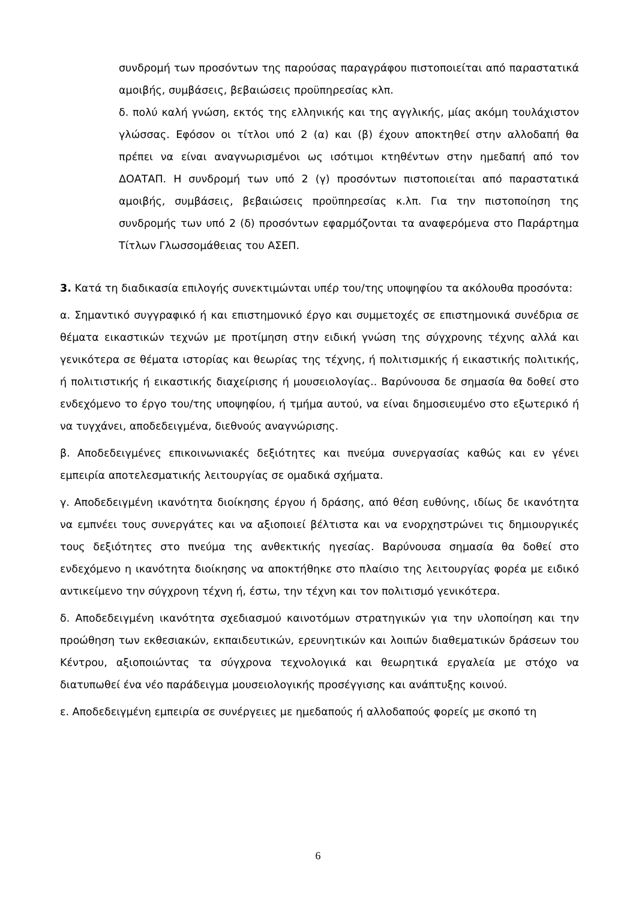συνδρομή των προσόντων της παρούσας παραγράφου πιστοποιείται από παραστατικά αμοιβής, συμβάσεις, βεβαιώσεις προϋπηρεσίας κλπ.
δ. πολύ καλή γνώση, εκτός της ελληνικής και της αγγλικής, μίας ακόμη τουλάχιστον γλώσσας. Εφόσον οι τίτλοι υπό 2 (α) και (β) έχουν αποκτηθεί στην αλλοδαπή θα πρέπει να είναι αναγνωρισμένοι ως ισότιμοι κτηθέντων στην ημεδαπή από τον ΔΟΑΤΑΠ. Η συνδρομή των υπό 2 (γ) προσόντων πιστοποιείται από παραστατικά αμοιβής, συμβάσεις, βεβαιώσεις προϋπηρεσίας κ.λπ. Για την πιστοποίηση της συνδρομής των υπό 2 (δ) προσόντων εφαρμόζονται τα αναφερόμενα στο Παράρτημα Τίτλων Γλωσσομάθειας του ΑΣΕΠ.
3. Κατά τη διαδικασία επιλογής συνεκτιμώνται υπέρ του/της υποψηφίου τα ακόλουθα προσόντα:
α. Σημαντικό συγγραφικό ή και επιστημονικό έργο και συμμετοχές σε επιστημονικά συνέδρια σε θέματα εικαστικών τεχνών με προτίμηση στην ειδική γνώση της σύγχρονης τέχνης αλλά και γενικότερα σε θέματα ιστορίας και θεωρίας της τέχνης, ή πολιτισμικής ή εικαστικής πολιτικής, ή πολιτιστικής ή εικαστικής διαχείρισης ή μουσειολογίας.. Βαρύνουσα δε σημασία θα δοθεί στο ενδεχόμενο το έργο του/της υποψηφίου, ή τμήμα αυτού, να είναι δημοσιευμένο στο εξωτερικό ή να τυγχάνει, αποδεδειγμένα, διεθνούς αναγνώρισης.
β. Αποδεδειγμένες επικοινωνιακές δεξιότητες και πνεύμα συνεργασίας καθώς και εν γένει εμπειρία αποτελεσματικής λειτουργίας σε ομαδικά σχήματα.
γ. Αποδεδειγμένη ικανότητα διοίκησης έργου ή δράσης, από θέση ευθύνης, ιδίως δε ικανότητα να εμπνέει τους συνεργάτες και να αξιοποιεί βέλτιστα και να ενορχηστρώνει τις δημιουργικές τους δεξιότητες στο πνεύμα της ανθεκτικής ηγεσίας. Βαρύνουσα σημασία θα δοθεί στο ενδεχόμενο η ικανότητα διοίκησης να αποκτήθηκε στο πλαίσιο της λειτουργίας φορέα με ειδικό αντικείμενο την σύγχρονη τέχνη ή, έστω, την τέχνη και τον πολιτισμό γενικότερα.
δ. Αποδεδειγμένη ικανότητα σχεδιασμού καινοτόμων στρατηγικών για την υλοποίηση και την προώθηση των εκθεσιακών, εκπαιδευτικών, ερευνητικών και λοιπών διαθεματικών δράσεων του Κέντρου, αξιοποιώντας τα σύγχρονα τεχνολογικά και θεωρητικά εργαλεία με στόχο να διατυπωθεί ένα νέο παράδειγμα μουσειολογικής προσέγγισης και ανάπτυξης κοινού.
ε. Αποδεδειγμένη εμπειρία σε συνέργειες με ημεδαπούς ή αλλοδαπούς φορείς με σκοπό τη
6